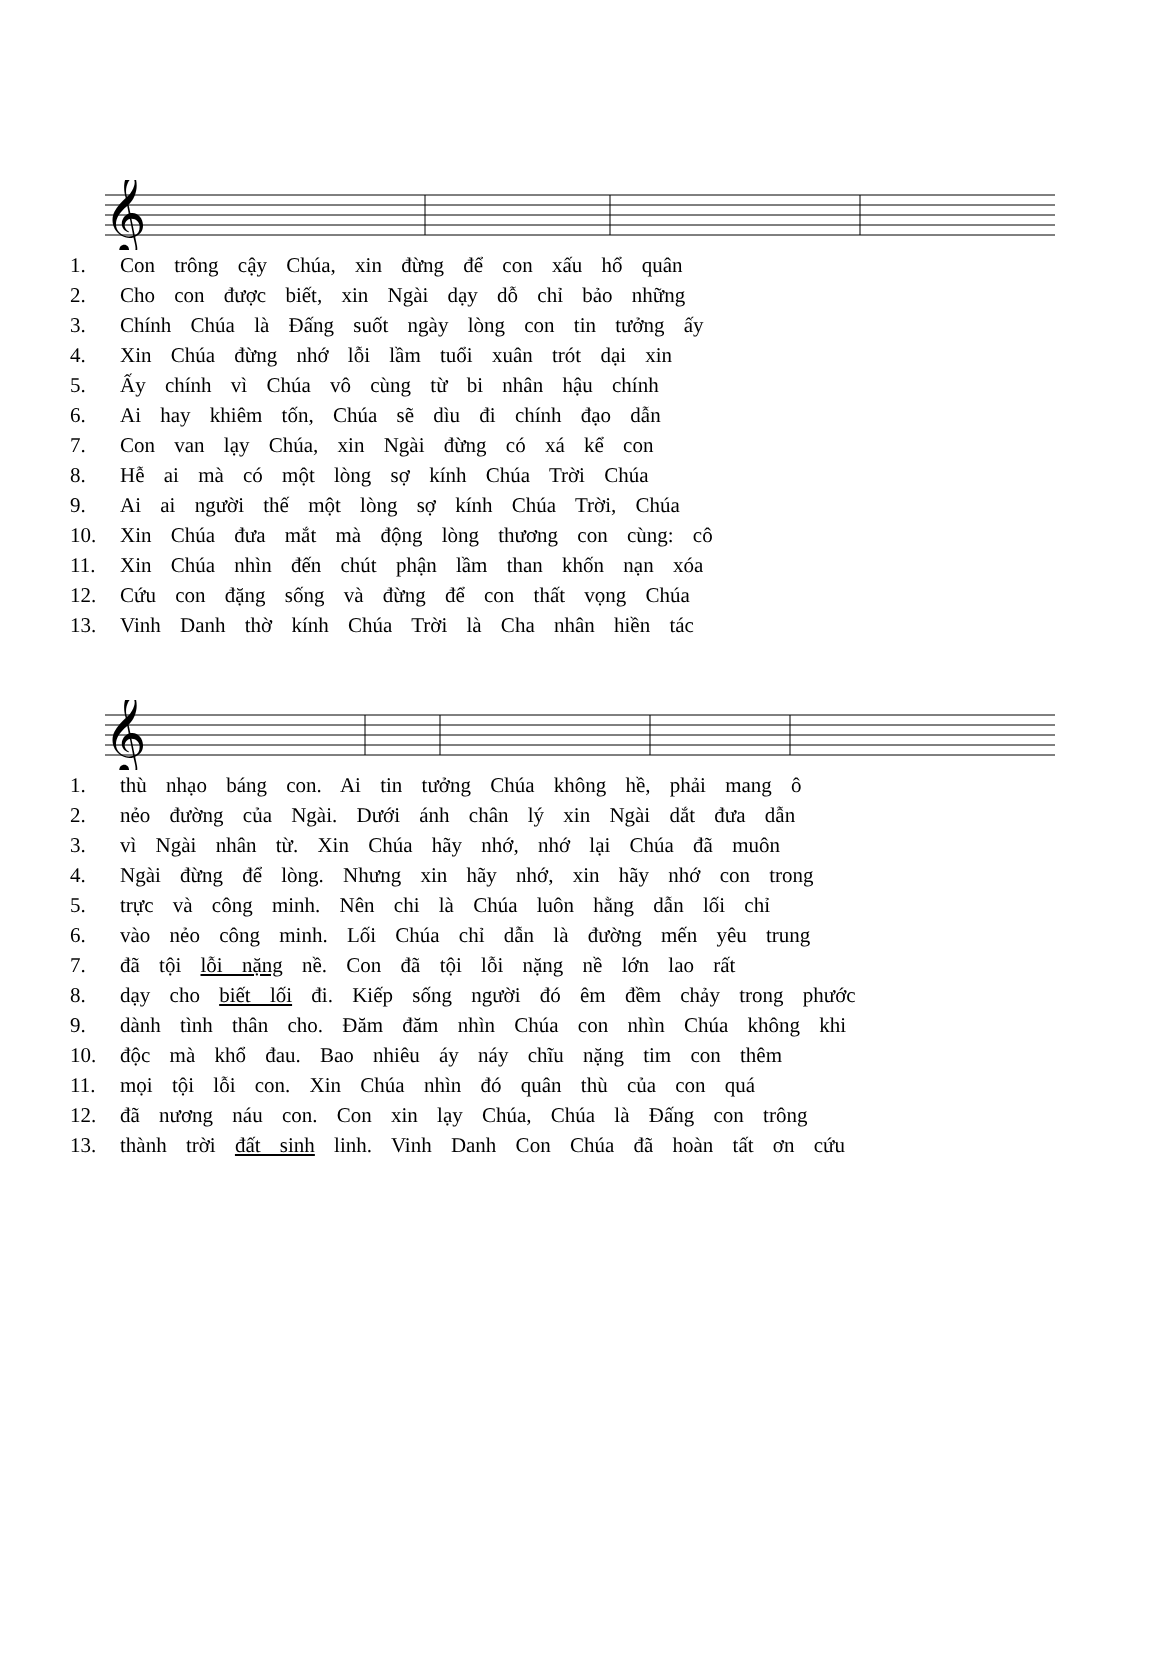𝄞
1. Con trông cậy Chúa, xin đừng để con xấu hổ quân
2. Cho con được biết, xin Ngài dạy dỗ chỉ bảo những
3. Chính Chúa là Đấng suốt ngày lòng con tin tưởng ấy
4. Xin Chúa đừng nhớ lỗi lầm tuổi xuân trót dại xin
5. Ấy chính vì Chúa vô cùng từ bi nhân hậu chính
6. Ai hay khiêm tốn, Chúa sẽ dìu đi chính đạo dẫn
7. Con van lạy Chúa, xin Ngài đừng có xá kể con
8. Hễ ai mà có một lòng sợ kính Chúa Trời Chúa
9. Ai ai người thế một lòng sợ kính Chúa Trời, Chúa
10. Xin Chúa đưa mắt mà động lòng thương con cùng: cô
11. Xin Chúa nhìn đến chút phận lầm than khốn nạn xóa
12. Cứu con đặng sống và đừng để con thất vọng Chúa
13. Vinh Danh thờ kính Chúa Trời là Cha nhân hiền tác
𝄞
1. thù nhạo báng con. Ai tin tưởng Chúa không hề, phải mang ô
2. nẻo đường của Ngài. Dưới ánh chân lý xin Ngài dắt đưa dẫn
3. vì Ngài nhân từ. Xin Chúa hãy nhớ, nhớ lại Chúa đã muôn
4. Ngài đừng để lòng. Nhưng xin hãy nhớ, xin hãy nhớ con trong
5. trực và công minh. Nên chi là Chúa luôn hằng dẫn lối chỉ
6. vào nẻo công minh. Lối Chúa chỉ dẫn là đường mến yêu trung
7. đã tội lỗi nặng nề. Con đã tội lỗi nặng nề lớn lao rất
8. dạy cho biết lối đi. Kiếp sống người đó êm đềm chảy trong phước
9. dành tình thân cho. Đăm đăm nhìn Chúa con nhìn Chúa không khi
10. độc mà khổ đau. Bao nhiêu áy náy chĩu nặng tim con thêm
11. mọi tội lỗi con. Xin Chúa nhìn đó quân thù của con quá
12. đã nương náu con. Con xin lạy Chúa, Chúa là Đấng con trông
13. thành trời đất sinh linh. Vinh Danh Con Chúa đã hoàn tất ơn cứu